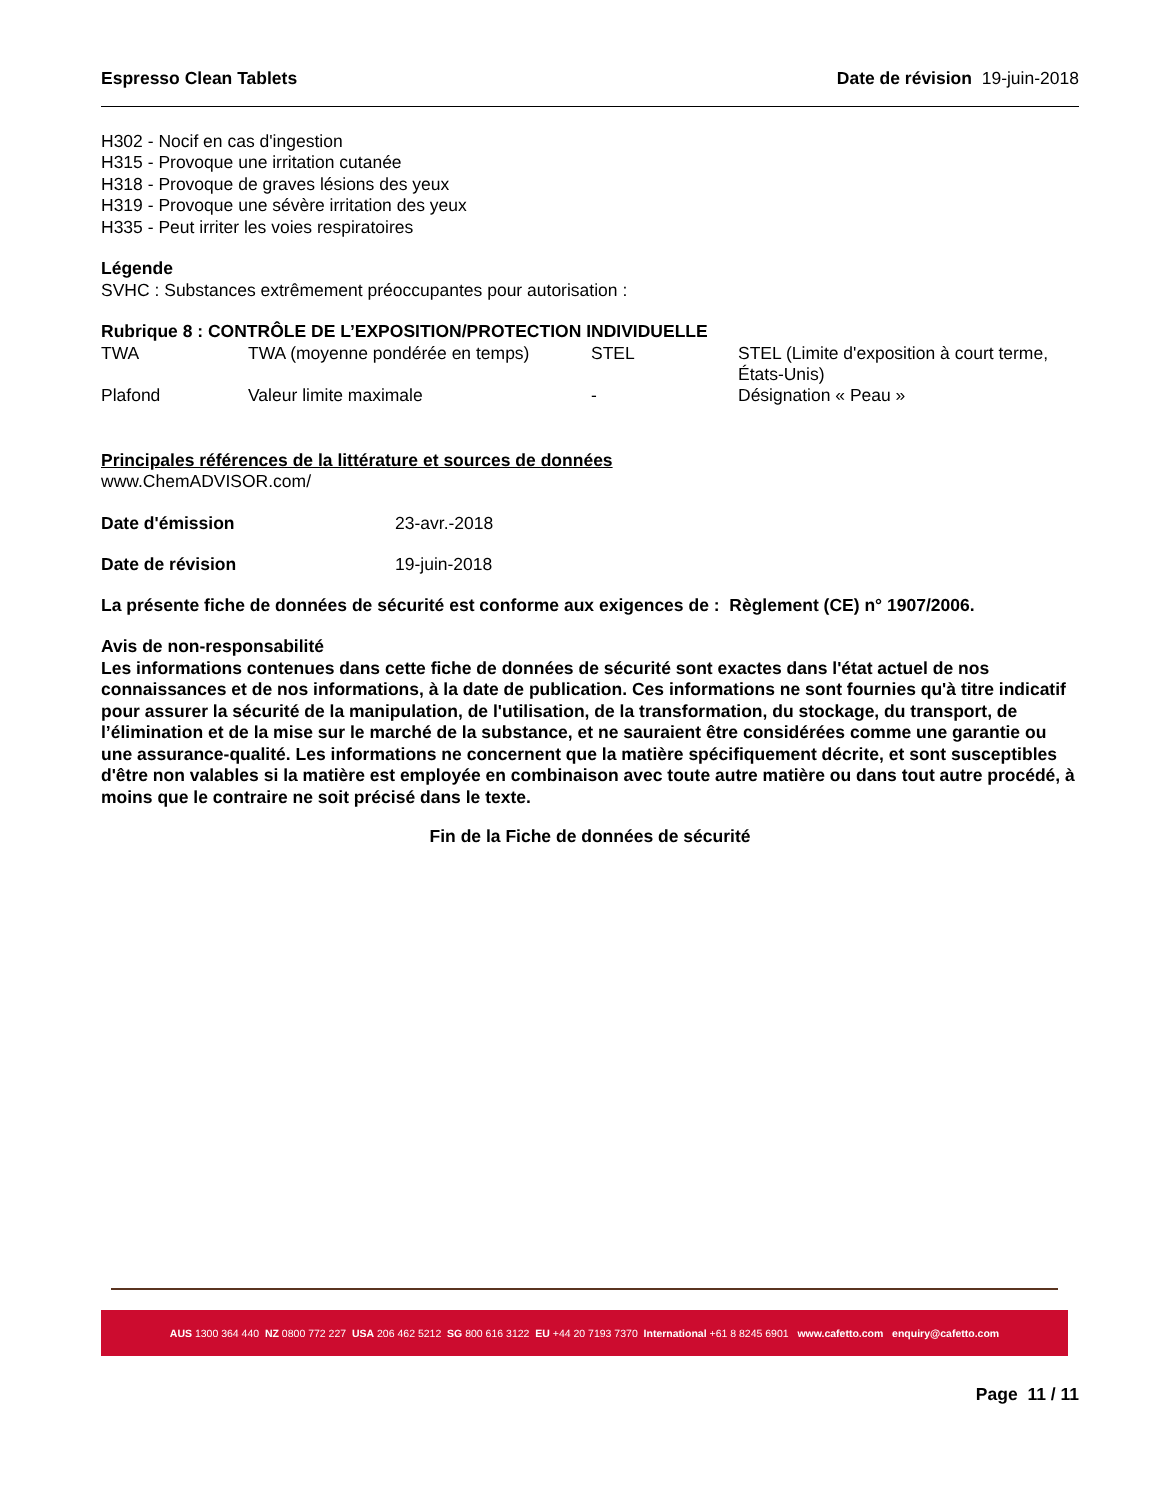Espresso Clean Tablets Date de révision 19-juin-2018
H302 - Nocif en cas d'ingestion
H315 - Provoque une irritation cutanée
H318 - Provoque de graves lésions des yeux
H319 - Provoque une sévère irritation des yeux
H335 - Peut irriter les voies respiratoires
Légende
SVHC : Substances extrêmement préoccupantes pour autorisation :
Rubrique 8 : CONTRÔLE DE L’EXPOSITION/PROTECTION INDIVIDUELLE
| TWA | TWA (moyenne pondérée en temps) | STEL | STEL (Limite d'exposition à court terme, États-Unis) |
| Plafond | Valeur limite maximale | - | Désignation « Peau » |
Principales références de la littérature et sources de données
www.ChemADVISOR.com/
| Date d'émission | 23-avr.-2018 |
| Date de révision | 19-juin-2018 |
La présente fiche de données de sécurité est conforme aux exigences de : Règlement (CE) n° 1907/2006.
Avis de non-responsabilité
Les informations contenues dans cette fiche de données de sécurité sont exactes dans l'état actuel de nos connaissances et de nos informations, à la date de publication. Ces informations ne sont fournies qu'à titre indicatif pour assurer la sécurité de la manipulation, de l'utilisation, de la transformation, du stockage, du transport, de l’élimination et de la mise sur le marché de la substance, et ne sauraient être considérées comme une garantie ou une assurance-qualité. Les informations ne concernent que la matière spécifiquement décrite, et sont susceptibles d'être non valables si la matière est employée en combinaison avec toute autre matière ou dans tout autre procédé, à moins que le contraire ne soit précisé dans le texte.
Fin de la Fiche de données de sécurité
AUS 1300 364 440 NZ 0800 772 227 USA 206 462 5212 SG 800 616 3122 EU +44 20 7193 7370 International +61 8 8245 6901 www.cafetto.com enquiry@cafetto.com
Page 11 / 11